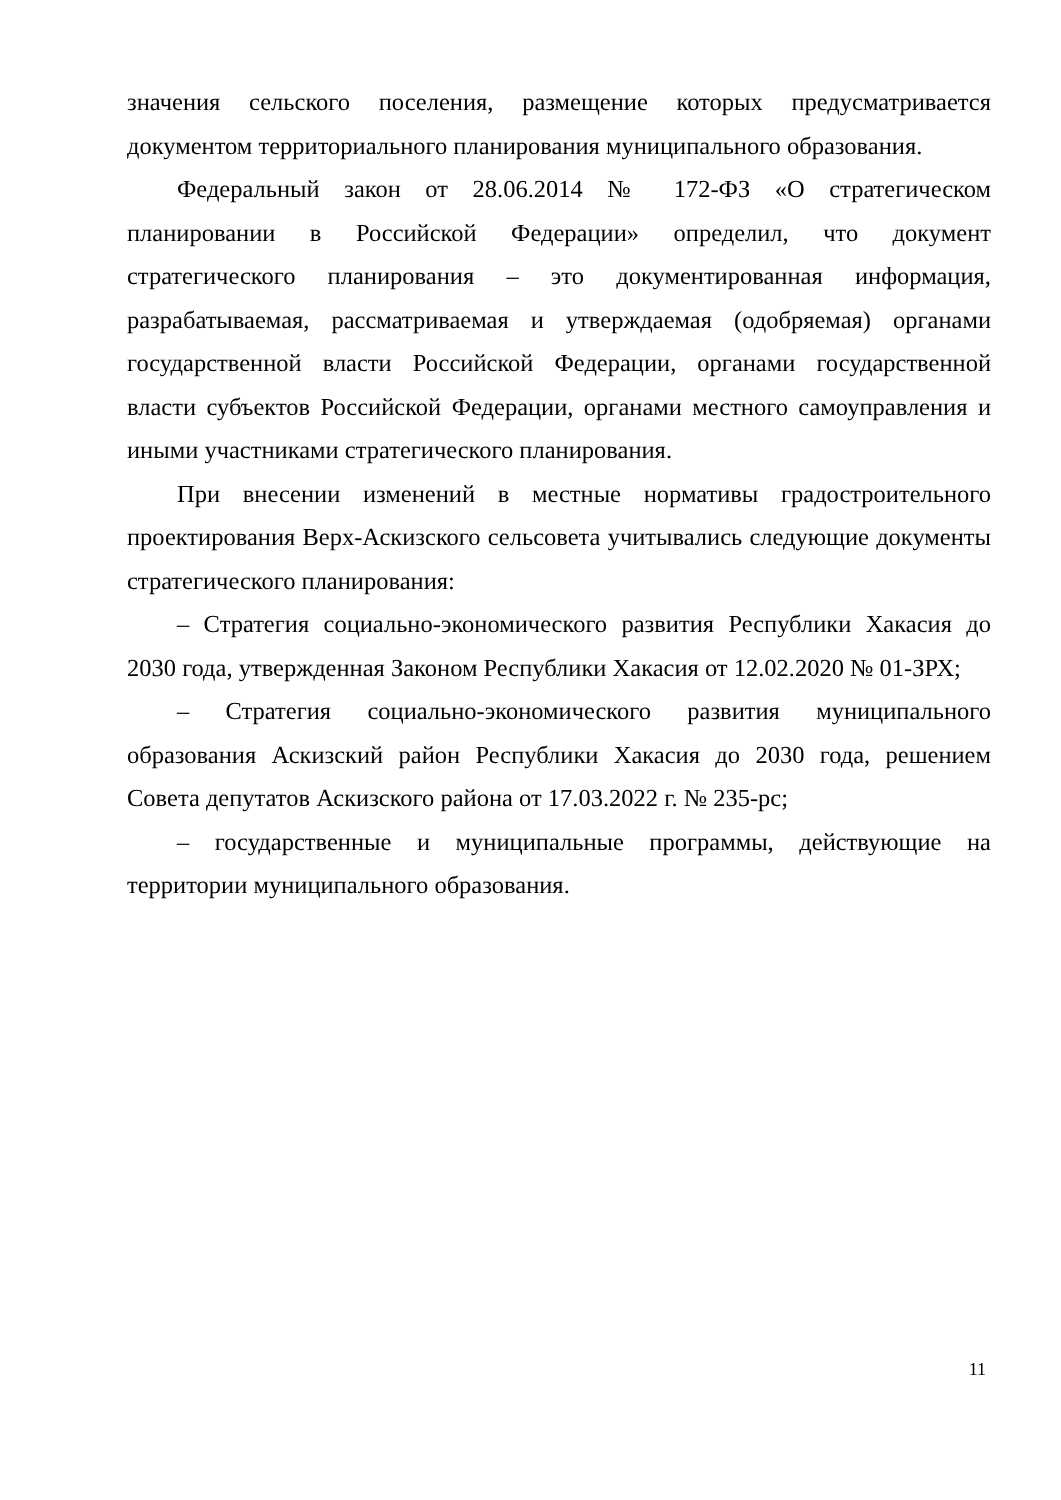значения сельского поселения, размещение которых предусматривается документом территориального планирования муниципального образования.
Федеральный закон от 28.06.2014 № 172-ФЗ «О стратегическом планировании в Российской Федерации» определил, что документ стратегического планирования – это документированная информация, разрабатываемая, рассматриваемая и утверждаемая (одобряемая) органами государственной власти Российской Федерации, органами государственной власти субъектов Российской Федерации, органами местного самоуправления и иными участниками стратегического планирования.
При внесении изменений в местные нормативы градостроительного проектирования Верх-Аскизского сельсовета учитывались следующие документы стратегического планирования:
– Стратегия социально-экономического развития Республики Хакасия до 2030 года, утвержденная Законом Республики Хакасия от 12.02.2020 № 01-ЗРХ;
– Стратегия социально-экономического развития муниципального образования Аскизский район Республики Хакасия до 2030 года, решением Совета депутатов Аскизского района от 17.03.2022 г. № 235-рс;
– государственные и муниципальные программы, действующие на территории муниципального образования.
11